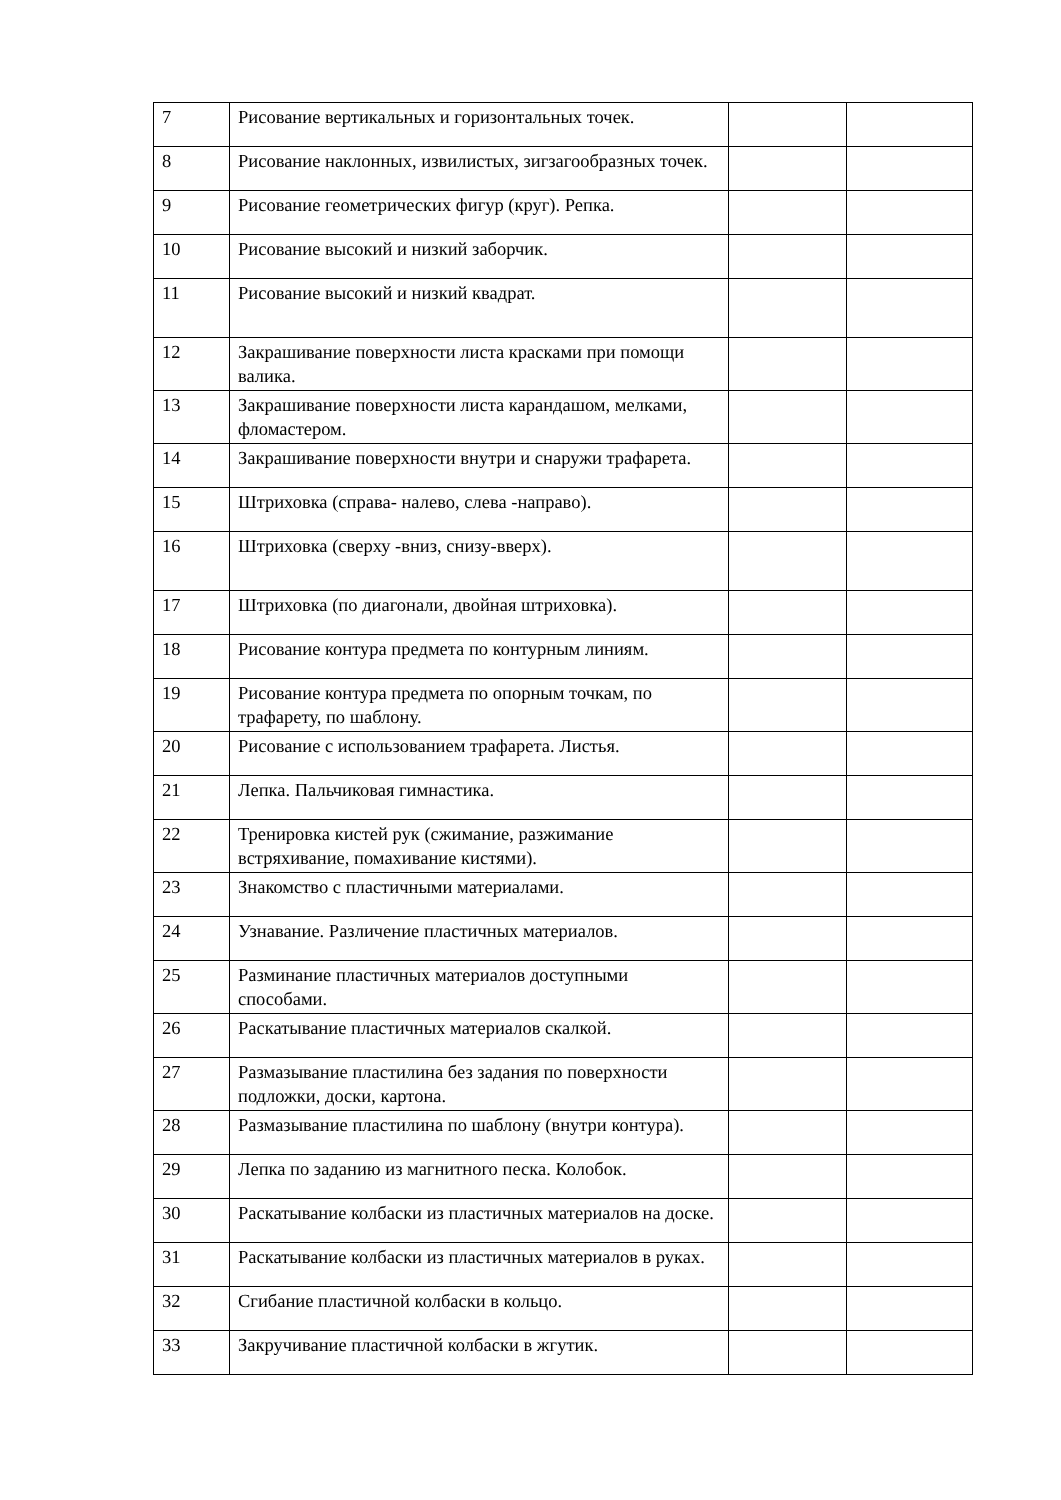| 7 | Рисование вертикальных и горизонтальных точек. | | |
| 8 | Рисование наклонных, извилистых, зигзагообразных точек. | | |
| 9 | Рисование геометрических фигур (круг). Репка. | | |
| 10 | Рисование высокий и низкий заборчик. | | |
| 11 | Рисование высокий и низкий квадрат. | | |
| 12 | Закрашивание поверхности листа красками при помощи валика. | | |
| 13 | Закрашивание поверхности листа карандашом, мелками, фломастером. | | |
| 14 | Закрашивание поверхности внутри и снаружи трафарета. | | |
| 15 | Штриховка (справа- налево, слева -направо). | | |
| 16 | Штриховка (сверху -вниз, снизу-вверх). | | |
| 17 | Штриховка (по диагонали, двойная штриховка). | | |
| 18 | Рисование контура предмета по контурным линиям. | | |
| 19 | Рисование контура предмета по опорным точкам, по трафарету, по шаблону. | | |
| 20 | Рисование с использованием трафарета. Листья. | | |
| 21 | Лепка. Пальчиковая гимнастика. | | |
| 22 | Тренировка кистей рук (сжимание, разжимание встряхивание, помахивание кистями). | | |
| 23 | Знакомство с пластичными материалами. | | |
| 24 | Узнавание. Различение пластичных материалов. | | |
| 25 | Разминание пластичных материалов доступными способами. | | |
| 26 | Раскатывание пластичных материалов скалкой. | | |
| 27 | Размазывание пластилина без задания по поверхности подложки, доски, картона. | | |
| 28 | Размазывание пластилина по шаблону (внутри контура). | | |
| 29 | Лепка по заданию из магнитного песка. Колобок. | | |
| 30 | Раскатывание колбаски из пластичных материалов на доске. | | |
| 31 | Раскатывание колбаски из пластичных материалов в руках. | | |
| 32 | Сгибание пластичной колбаски в кольцо. | | |
| 33 | Закручивание пластичной колбаски в жгутик. | | |